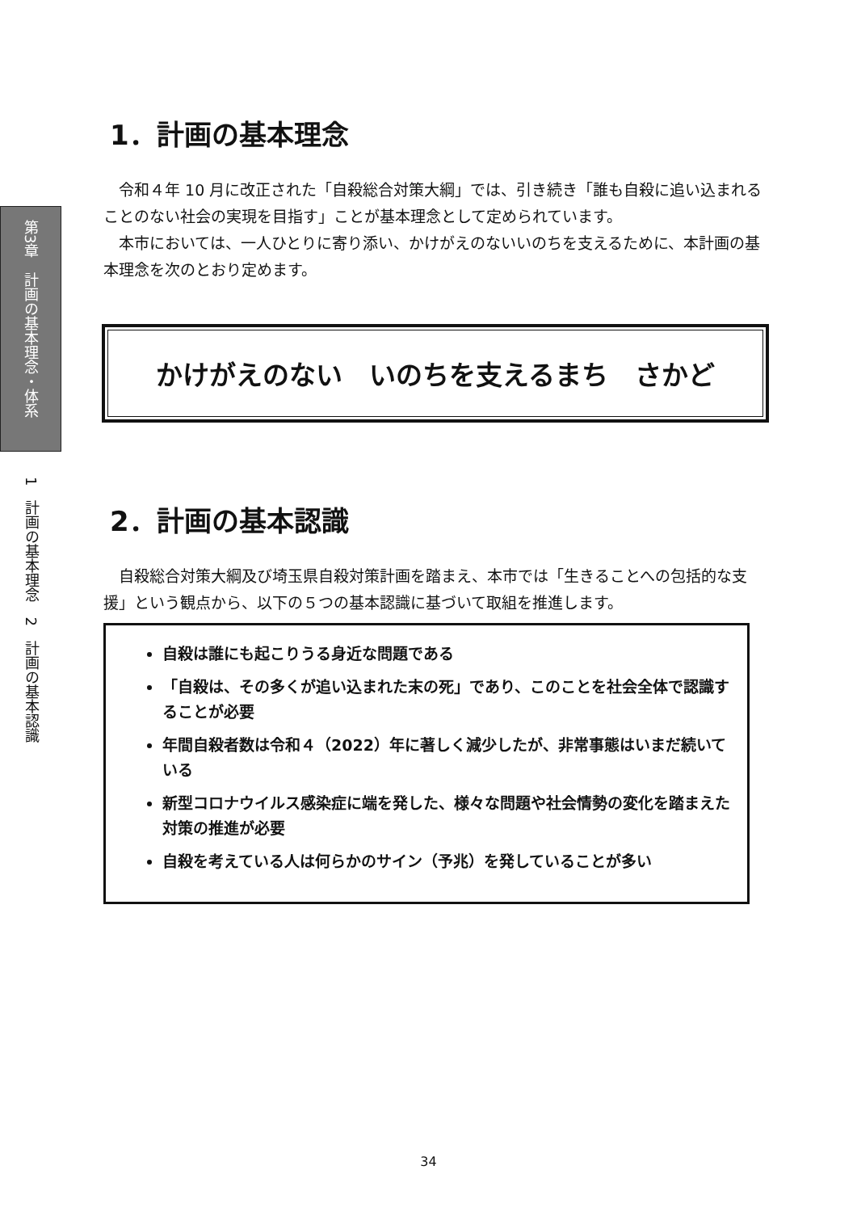第3章　計画の基本理念・体系
1　計画の基本理念　2　計画の基本認識
1．計画の基本理念
令和４年 10 月に改正された「自殺総合対策大綱」では、引き続き「誰も自殺に追い込まれることのない社会の実現を目指す」ことが基本理念として定められています。
本市においては、一人ひとりに寄り添い、かけがえのないいのちを支えるために、本計画の基本理念を次のとおり定めます。
かけがえのない　いのちを支えるまち　さかど
2．計画の基本認識
自殺総合対策大綱及び埼玉県自殺対策計画を踏まえ、本市では「生きることへの包括的な支援」という観点から、以下の５つの基本認識に基づいて取組を推進します。
自殺は誰にも起こりうる身近な問題である
「自殺は、その多くが追い込まれた末の死」であり、このことを社会全体で認識することが必要
年間自殺者数は令和４（2022）年に著しく減少したが、非常事態はいまだ続いている
新型コロナウイルス感染症に端を発した、様々な問題や社会情勢の変化を踏まえた対策の推進が必要
自殺を考えている人は何らかのサイン（予兆）を発していることが多い
34